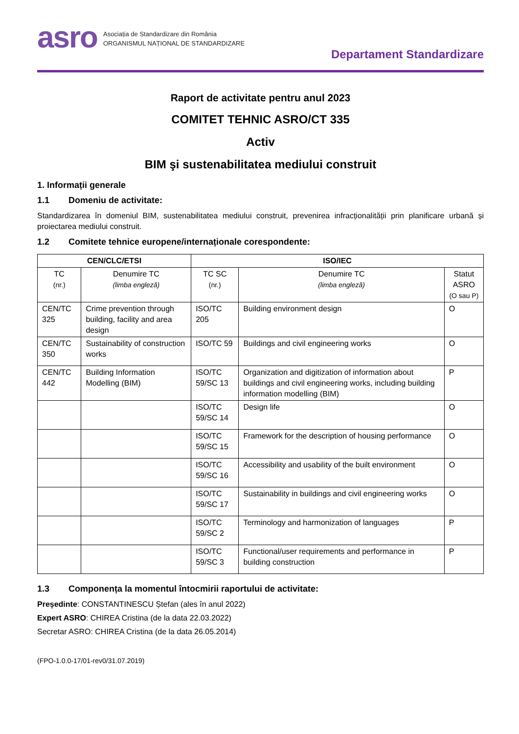asro
Asociația de Standardizare din România
ORGANISMUL NAȚIONAL DE STANDARDIZARE
Departament Standardizare
Raport de activitate pentru anul 2023
COMITET TEHNIC ASRO/CT 335
Activ
BIM şi sustenabilitatea mediului construit
1. Informații generale
1.1 Domeniu de activitate:
Standardizarea în domeniul BIM, sustenabilitatea mediului construit, prevenirea infracționalității prin planificare urbană și proiectarea mediului construit.
1.2 Comitete tehnice europene/internaționale corespondente:
| CEN/CLC/ETSI | | ISO/IEC | | |
| --- | --- | --- | --- | --- |
| TC (nr.) | Denumire TC (limba engleză) | TC SC (nr.) | Denumire TC (limba engleză) | Statut ASRO (O sau P) |
| CEN/TC 325 | Crime prevention through building, facility and area design | ISO/TC 205 | Building environment design | O |
| CEN/TC 350 | Sustainability of construction works | ISO/TC 59 | Buildings and civil engineering works | O |
| CEN/TC 442 | Building Information Modelling (BIM) | ISO/TC 59/SC 13 | Organization and digitization of information about buildings and civil engineering works, including building information modelling (BIM) | P |
| | | ISO/TC 59/SC 14 | Design life | O |
| | | ISO/TC 59/SC 15 | Framework for the description of housing performance | O |
| | | ISO/TC 59/SC 16 | Accessibility and usability of the built environment | O |
| | | ISO/TC 59/SC 17 | Sustainability in buildings and civil engineering works | O |
| | | ISO/TC 59/SC 2 | Terminology and harmonization of languages | P |
| | | ISO/TC 59/SC 3 | Functional/user requirements and performance in building construction | P |
1.3 Componența la momentul întocmirii raportului de activitate:
Președinte: CONSTANTINESCU Ștefan (ales în anul 2022)
Expert ASRO: CHIREA Cristina (de la data 22.03.2022)
Secretar ASRO: CHIREA Cristina (de la data 26.05.2014)
(FPO-1.0.0-17/01-rev0/31.07.2019)